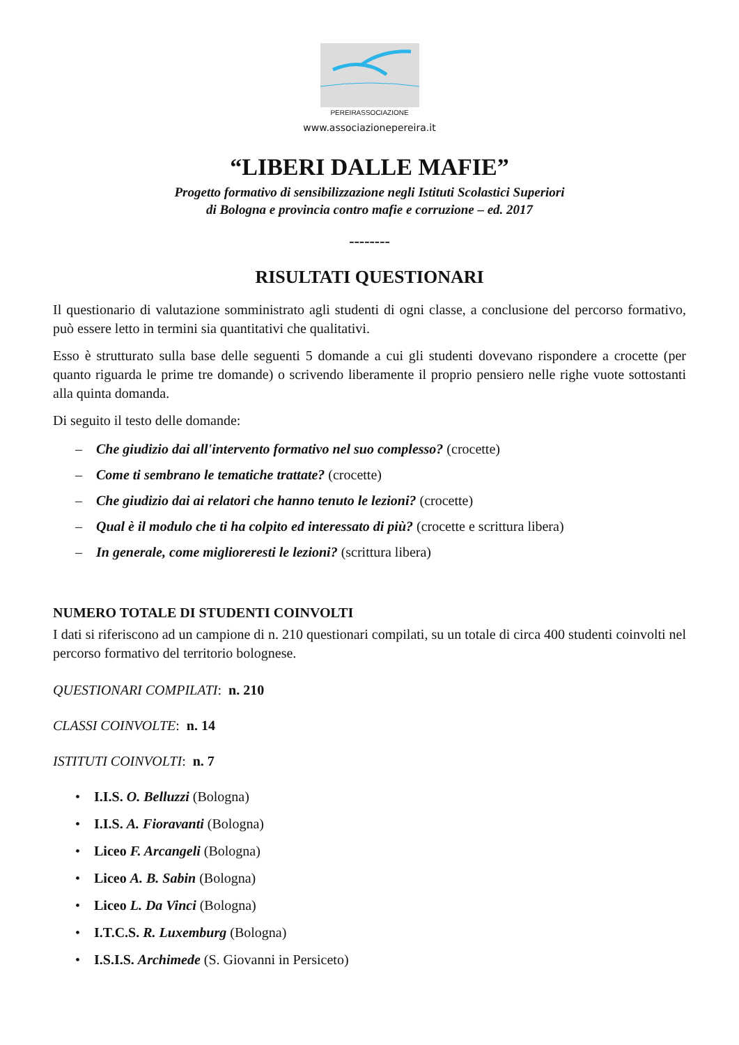PEREIRASSOCIAZIONE
www.associazionepereira.it
“LIBERI DALLE MAFIE”
Progetto formativo di sensibilizzazione negli Istituti Scolastici Superiori
di Bologna e provincia contro mafie e corruzione – ed. 2017
--------
RISULTATI QUESTIONARI
Il questionario di valutazione somministrato agli studenti di ogni classe, a conclusione del percorso formativo, può essere letto in termini sia quantitativi che qualitativi.
Esso è strutturato sulla base delle seguenti 5 domande a cui gli studenti dovevano rispondere a crocette (per quanto riguarda le prime tre domande) o scrivendo liberamente il proprio pensiero nelle righe vuote sottostanti alla quinta domanda.
Di seguito il testo delle domande:
– Che giudizio dai all'intervento formativo nel suo complesso? (crocette)
– Come ti sembrano le tematiche trattate? (crocette)
– Che giudizio dai ai relatori che hanno tenuto le lezioni? (crocette)
– Qual è il modulo che ti ha colpito ed interessato di più? (crocette e scrittura libera)
– In generale, come miglioreresti le lezioni? (scrittura libera)
NUMERO TOTALE DI STUDENTI COINVOLTI
I dati si riferiscono ad un campione di n. 210 questionari compilati, su un totale di circa 400 studenti coinvolti nel percorso formativo del territorio bolognese.
QUESTIONARI COMPILATI: n. 210
CLASSI COINVOLTE: n. 14
ISTITUTI COINVOLTI: n. 7
• I.I.S. O. Belluzzi (Bologna)
• I.I.S. A. Fioravanti (Bologna)
• Liceo F. Arcangeli (Bologna)
• Liceo A. B. Sabin (Bologna)
• Liceo L. Da Vinci (Bologna)
• I.T.C.S. R. Luxemburg (Bologna)
• I.S.I.S. Archimede (S. Giovanni in Persiceto)